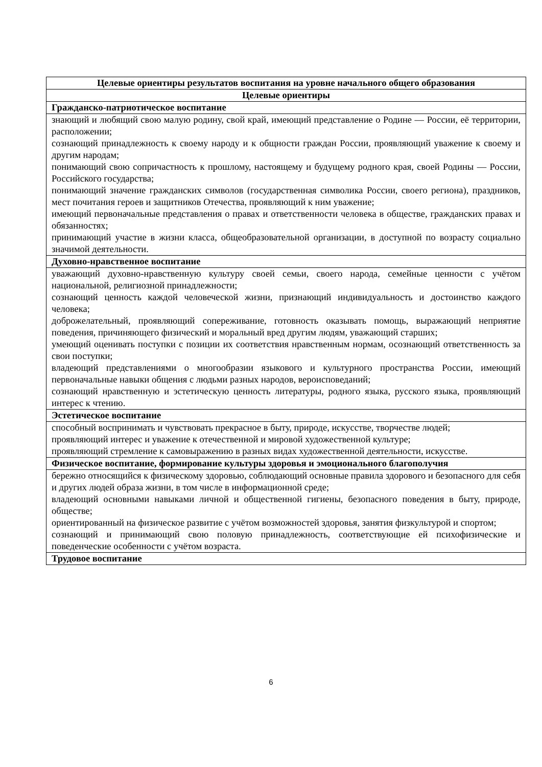| Целевые ориентиры результатов воспитания на уровне начального общего образования |
| --- |
| Целевые ориентиры |
| Гражданско-патриотическое воспитание |
| знающий и любящий свою малую родину, свой край, имеющий представление о Родине — России, её территории, расположении; сознающий принадлежность к своему народу и к общности граждан России, проявляющий уважение к своему и другим народам; понимающий свою сопричастность к прошлому, настоящему и будущему родного края, своей Родины — России, Российского государства; понимающий значение гражданских символов (государственная символика России, своего региона), праздников, мест почитания героев и защитников Отечества, проявляющий к ним уважение; имеющий первоначальные представления о правах и ответственности человека в обществе, гражданских правах и обязанностях; принимающий участие в жизни класса, общеобразовательной организации, в доступной по возрасту социально значимой деятельности. |
| Духовно-нравственное воспитание |
| уважающий духовно-нравственную культуру своей семьи, своего народа, семейные ценности с учётом национальной, религиозной принадлежности; сознающий ценность каждой человеческой жизни, признающий индивидуальность и достоинство каждого человека; доброжелательный, проявляющий сопереживание, готовность оказывать помощь, выражающий неприятие поведения, причиняющего физический и моральный вред другим людям, уважающий старших; умеющий оценивать поступки с позиции их соответствия нравственным нормам, осознающий ответственность за свои поступки; владеющий представлениями о многообразии языкового и культурного пространства России, имеющий первоначальные навыки общения с людьми разных народов, вероисповеданий; сознающий нравственную и эстетическую ценность литературы, родного языка, русского языка, проявляющий интерес к чтению. |
| Эстетическое воспитание |
| способный воспринимать и чувствовать прекрасное в быту, природе, искусстве, творчестве людей; проявляющий интерес и уважение к отечественной и мировой художественной культуре; проявляющий стремление к самовыражению в разных видах художественной деятельности, искусстве. |
| Физическое воспитание, формирование культуры здоровья и эмоционального благополучия |
| бережно относящийся к физическому здоровью, соблюдающий основные правила здорового и безопасного для себя и других людей образа жизни, в том числе в информационной среде; владеющий основными навыками личной и общественной гигиены, безопасного поведения в быту, природе, обществе; ориентированный на физическое развитие с учётом возможностей здоровья, занятия физкультурой и спортом; сознающий и принимающий свою половую принадлежность, соответствующие ей психофизические и поведенческие особенности с учётом возраста. |
| Трудовое воспитание |
6